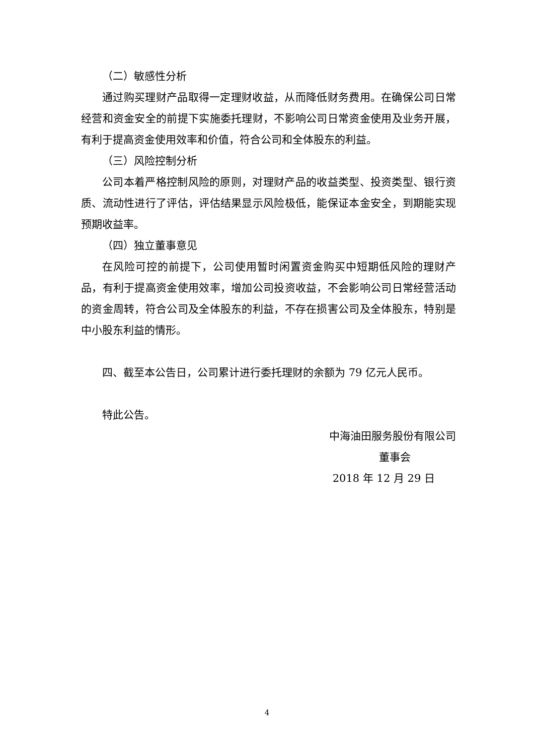（二）敏感性分析
通过购买理财产品取得一定理财收益，从而降低财务费用。在确保公司日常经营和资金安全的前提下实施委托理财，不影响公司日常资金使用及业务开展，有利于提高资金使用效率和价值，符合公司和全体股东的利益。
（三）风险控制分析
公司本着严格控制风险的原则，对理财产品的收益类型、投资类型、银行资质、流动性进行了评估，评估结果显示风险极低，能保证本金安全，到期能实现预期收益率。
（四）独立董事意见
在风险可控的前提下，公司使用暂时闲置资金购买中短期低风险的理财产品，有利于提高资金使用效率，增加公司投资收益，不会影响公司日常经营活动的资金周转，符合公司及全体股东的利益，不存在损害公司及全体股东，特别是中小股东利益的情形。
四、截至本公告日，公司累计进行委托理财的余额为 79 亿元人民币。
特此公告。
中海油田服务股份有限公司
董事会
2018 年 12 月 29 日
4